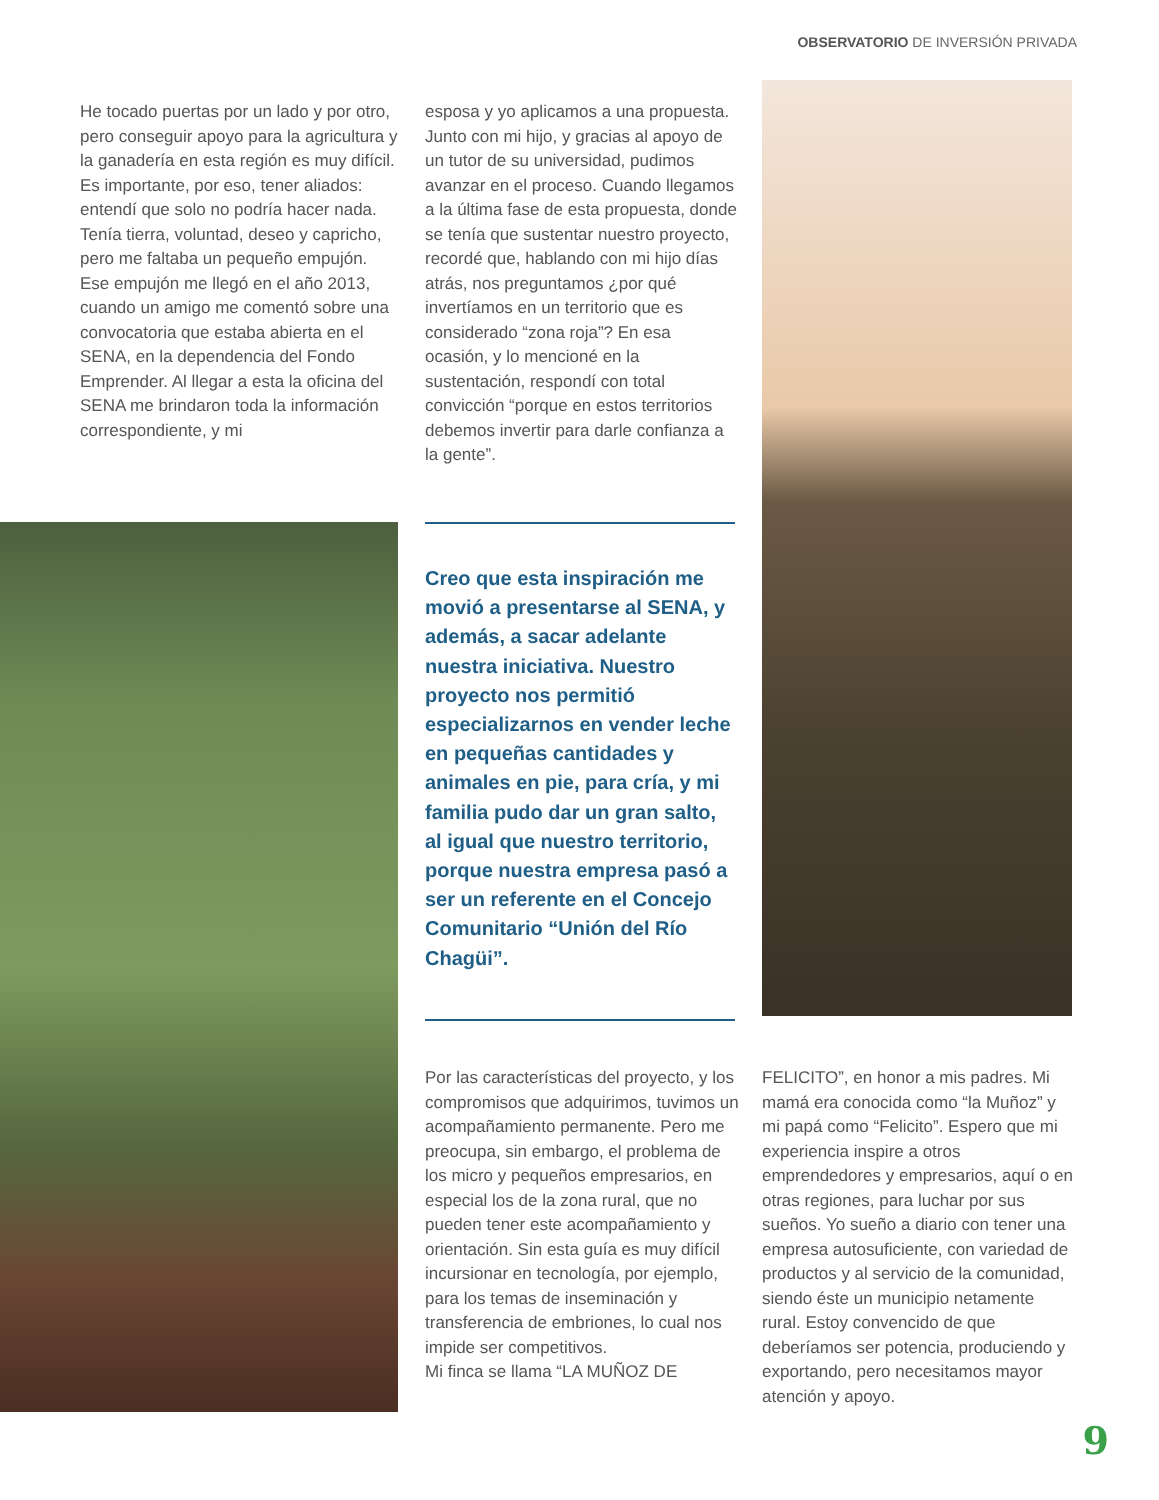OBSERVATORIO DE INVERSIÓN PRIVADA
He tocado puertas por un lado y por otro, pero conseguir apoyo para la agricultura y la ganadería en esta región es muy difícil. Es importante, por eso, tener aliados: entendí que solo no podría hacer nada. Tenía tierra, voluntad, deseo y capricho, pero me faltaba un pequeño empujón.
Ese empujón me llegó en el año 2013, cuando un amigo me comentó sobre una convocatoria que estaba abierta en el SENA, en la dependencia del Fondo Emprender. Al llegar a esta la oficina del SENA me brindaron toda la información correspondiente, y mi
esposa y yo aplicamos a una propuesta. Junto con mi hijo, y gracias al apoyo de un tutor de su universidad, pudimos avanzar en el proceso. Cuando llegamos a la última fase de esta propuesta, donde se tenía que sustentar nuestro proyecto, recordé que, hablando con mi hijo días atrás, nos preguntamos ¿por qué invertíamos en un territorio que es considerado “zona roja”? En esa ocasión, y lo mencioné en la sustentación, respondí con total convicción “porque en estos territorios debemos invertir para darle confianza a la gente”.
Creo que esta inspiración me movió a presentarse al SENA, y además, a sacar adelante nuestra iniciativa. Nuestro proyecto nos permitió especializarnos en vender leche en pequeñas cantidades y animales en pie, para cría, y mi familia pudo dar un gran salto, al igual que nuestro territorio, porque nuestra empresa pasó a ser un referente en el Concejo Comunitario “Unión del Río Chagüi”.
Por las características del proyecto, y los compromisos que adquirimos, tuvimos un acompañamiento permanente. Pero me preocupa, sin embargo, el problema de los micro y pequeños empresarios, en especial los de la zona rural, que no pueden tener este acompañamiento y orientación. Sin esta guía es muy difícil incursionar en tecnología, por ejemplo, para los temas de inseminación y transferencia de embriones, lo cual nos impide ser competitivos.
Mi finca se llama “LA MUÑOZ DE
FELICITO”, en honor a mis padres. Mi mamá era conocida como “la Muñoz” y mi papá como “Felicito”. Espero que mi experiencia inspire a otros emprendedores y empresarios, aquí o en otras regiones, para luchar por sus sueños. Yo sueño a diario con tener una empresa autosuficiente, con variedad de productos y al servicio de la comunidad, siendo éste un municipio netamente rural. Estoy convencido de que deberíamos ser potencia, produciendo y exportando, pero necesitamos mayor atención y apoyo.
9